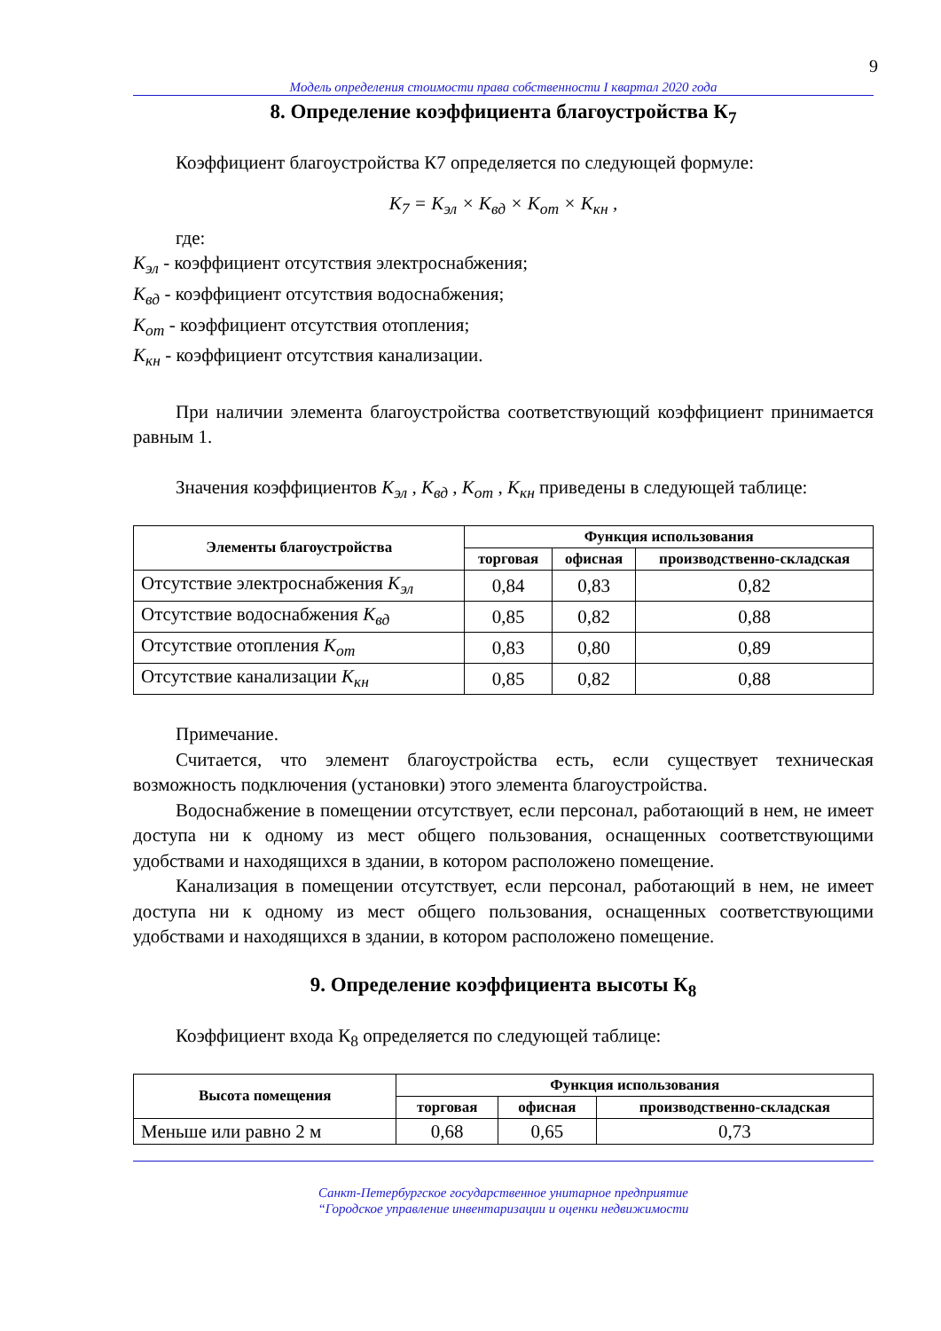9
Модель определения стоимости права собственности I квартал 2020 года
8. Определение коэффициента благоустройства К<sub>7</sub>
Коэффициент благоустройства К7 определяется по следующей формуле:
K<sub>7</sub> = K<sub>эл</sub> × K<sub>вд</sub> × K<sub>от</sub> × K<sub>кн</sub> ,
где:
K<sub>эл</sub> - коэффициент отсутствия электроснабжения;
K<sub>вд</sub> - коэффициент отсутствия водоснабжения;
K<sub>от</sub> - коэффициент отсутствия отопления;
K<sub>кн</sub> - коэффициент отсутствия канализации.
При наличии элемента благоустройства соответствующий коэффициент принимается равным 1.
Значения коэффициентов K<sub>эл</sub> , K<sub>вд</sub> , K<sub>от</sub> , K<sub>кн</sub> приведены в следующей таблице:
| Элементы благоустройства | Функция использования | | |
| --- | --- | --- | --- |
| | торговая | офисная | производственно-складская |
| Отсутствие электроснабжения K<sub>эл</sub> | 0,84 | 0,83 | 0,82 |
| Отсутствие водоснабжения K<sub>вд</sub> | 0,85 | 0,82 | 0,88 |
| Отсутствие отопления K<sub>от</sub> | 0,83 | 0,80 | 0,89 |
| Отсутствие канализации K<sub>кн</sub> | 0,85 | 0,82 | 0,88 |
Примечание.
Считается, что элемент благоустройства есть, если существует техническая возможность подключения (установки) этого элемента благоустройства.
Водоснабжение в помещении отсутствует, если персонал, работающий в нем, не имеет доступа ни к одному из мест общего пользования, оснащенных соответствующими удобствами и находящихся в здании, в котором расположено помещение.
Канализация в помещении отсутствует, если персонал, работающий в нем, не имеет доступа ни к одному из мест общего пользования, оснащенных соответствующими удобствами и находящихся в здании, в котором расположено помещение.
9. Определение коэффициента высоты К<sub>8</sub>
Коэффициент входа К<sub>8</sub> определяется по следующей таблице:
| Высота помещения | Функция использования | | |
| --- | --- | --- | --- |
| | торговая | офисная | производственно-складская |
| Меньше или равно 2 м | 0,68 | 0,65 | 0,73 |
Санкт-Петербургское государственное унитарное предприятие
“Городское управление инвентаризации и оценки недвижимости